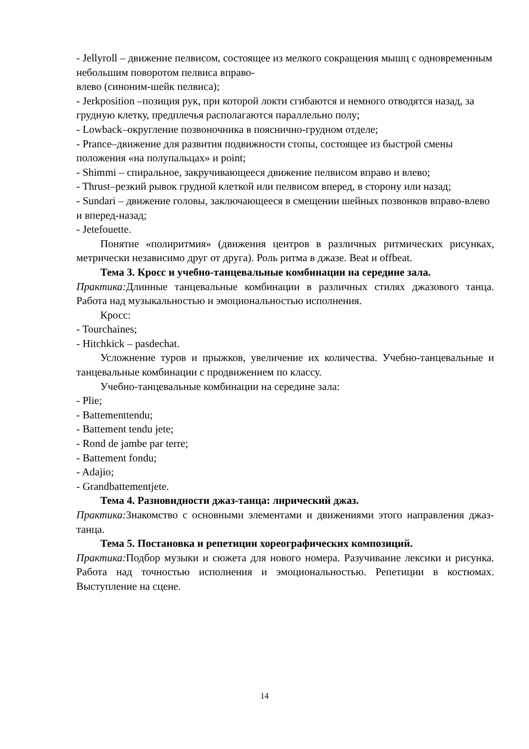- Jellyroll – движение пелвисом, состоящее из мелкого сокращения мышц с одновременным небольшим поворотом пелвиса вправо-
влево (синоним-шейк пелвиса);
- Jerkposition –позиция рук, при которой локти сгибаются и немного отводятся назад, за грудную клетку, предплечья располагаются параллельно полу;
- Lowback–округление позвоночника в пояснично-грудном отделе;
- Prance–движение для развития подвижности стопы, состоящее из быстрой смены положения «на полупальцах» и point;
- Shimmi – спиральное, закручивающееся движение пелвисом вправо и влево;
- Thrust–резкий рывок грудной клеткой или пелвисом вперед, в сторону или назад;
- Sundari – движение головы, заключающееся в смещении шейных позвонков вправо-влево и вперед-назад;
- Jetefouette.
Понятие «полиритмия» (движения центров в различных ритмических рисунках, метрически независимо друг от друга). Роль ритма в джазе. Beat и offbeat.
Тема 3. Кросс и учебно-танцевальные комбинации на середине зала.
Практика: Длинные танцевальные комбинации в различных стилях джазового танца. Работа над музыкальностью и эмоциональностью исполнения.
Кросс:
- Tourchaines;
- Hitchkick – pasdechat.
Усложнение туров и прыжков, увеличение их количества. Учебно-танцевальные и танцевальные комбинации с продвижением по классу.
Учебно-танцевальные комбинации на середине зала:
- Plie;
- Battementtendu;
- Battement tendu jete;
- Rond de jambe par terre;
- Battement fondu;
- Adajio;
- Grandbattementjete.
Тема 4. Разновидности джаз-танца: лирический джаз.
Практика: Знакомство с основными элементами и движениями этого направления джаз-танца.
Тема 5. Постановка и репетиции хореографических композиций.
Практика: Подбор музыки и сюжета для нового номера. Разучивание лексики и рисунка. Работа над точностью исполнения и эмоциональностью. Репетиции в костюмах. Выступление на сцене.
14